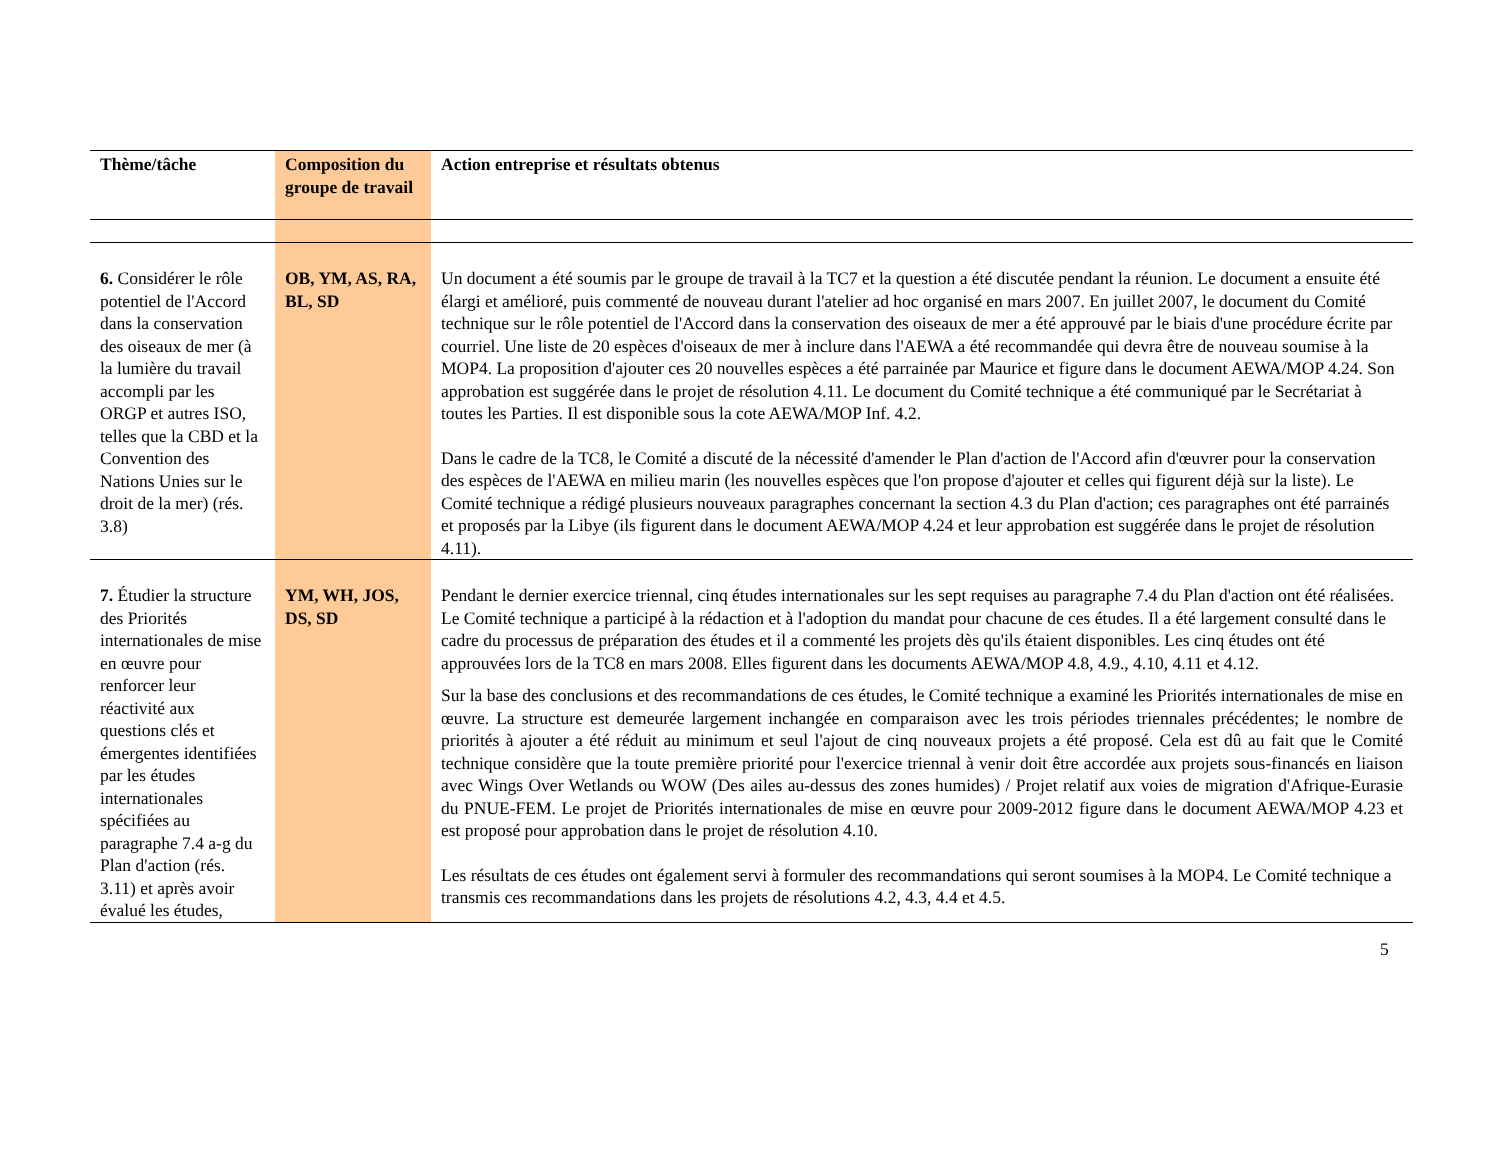| Thème/tâche | Composition du groupe de travail | Action entreprise et résultats obtenus |
| --- | --- | --- |
| 6. Considérer le rôle potentiel de l'Accord dans la conservation des oiseaux de mer (à la lumière du travail accompli par les ORGP et autres ISO, telles que la CBD et la Convention des Nations Unies sur le droit de la mer) (rés. 3.8) | OB, YM, AS, RA, BL, SD | Un document a été soumis par le groupe de travail à la TC7 et la question a été discutée pendant la réunion. Le document a ensuite été élargi et amélioré, puis commenté de nouveau durant l'atelier ad hoc organisé en mars 2007. En juillet 2007, le document du Comité technique sur le rôle potentiel de l'Accord dans la conservation des oiseaux de mer a été approuvé par le biais d'une procédure écrite par courriel. Une liste de 20 espèces d'oiseaux de mer à inclure dans l'AEWA a été recommandée qui devra être de nouveau soumise à la MOP4. La proposition d'ajouter ces 20 nouvelles espèces a été parrainée par Maurice et figure dans le document AEWA/MOP 4.24. Son approbation est suggérée dans le projet de résolution 4.11. Le document du Comité technique a été communiqué par le Secrétariat à toutes les Parties. Il est disponible sous la cote AEWA/MOP Inf. 4.2. Dans le cadre de la TC8, le Comité a discuté de la nécessité d'amender le Plan d'action de l'Accord afin d'œuvrer pour la conservation des espèces de l'AEWA en milieu marin (les nouvelles espèces que l'on propose d'ajouter et celles qui figurent déjà sur la liste). Le Comité technique a rédigé plusieurs nouveaux paragraphes concernant la section 4.3 du Plan d'action; ces paragraphes ont été parrainés et proposés par la Libye (ils figurent dans le document AEWA/MOP 4.24 et leur approbation est suggérée dans le projet de résolution 4.11). |
| 7. Étudier la structure des Priorités internationales de mise en œuvre pour renforcer leur réactivité aux questions clés et émergentes identifiées par les études internationales spécifiées au paragraphe 7.4 a-g du Plan d'action (rés. 3.11) et après avoir évalué les études, | YM, WH, JOS, DS, SD | Pendant le dernier exercice triennal, cinq études internationales sur les sept requises au paragraphe 7.4 du Plan d'action ont été réalisées. Le Comité technique a participé à la rédaction et à l'adoption du mandat pour chacune de ces études. Il a été largement consulté dans le cadre du processus de préparation des études et il a commenté les projets dès qu'ils étaient disponibles. Les cinq études ont été approuvées lors de la TC8 en mars 2008. Elles figurent dans les documents AEWA/MOP 4.8, 4.9., 4.10, 4.11 et 4.12. Sur la base des conclusions et des recommandations de ces études, le Comité technique a examiné les Priorités internationales de mise en œuvre. La structure est demeurée largement inchangée en comparaison avec les trois périodes triennales précédentes; le nombre de priorités à ajouter a été réduit au minimum et seul l'ajout de cinq nouveaux projets a été proposé. Cela est dû au fait que le Comité technique considère que la toute première priorité pour l'exercice triennal à venir doit être accordée aux projets sous-financés en liaison avec Wings Over Wetlands ou WOW (Des ailes au-dessus des zones humides) / Projet relatif aux voies de migration d'Afrique-Eurasie du PNUE-FEM. Le projet de Priorités internationales de mise en œuvre pour 2009-2012 figure dans le document AEWA/MOP 4.23 et est proposé pour approbation dans le projet de résolution 4.10. Les résultats de ces études ont également servi à formuler des recommandations qui seront soumises à la MOP4. Le Comité technique a transmis ces recommandations dans les projets de résolutions 4.2, 4.3, 4.4 et 4.5. |
5